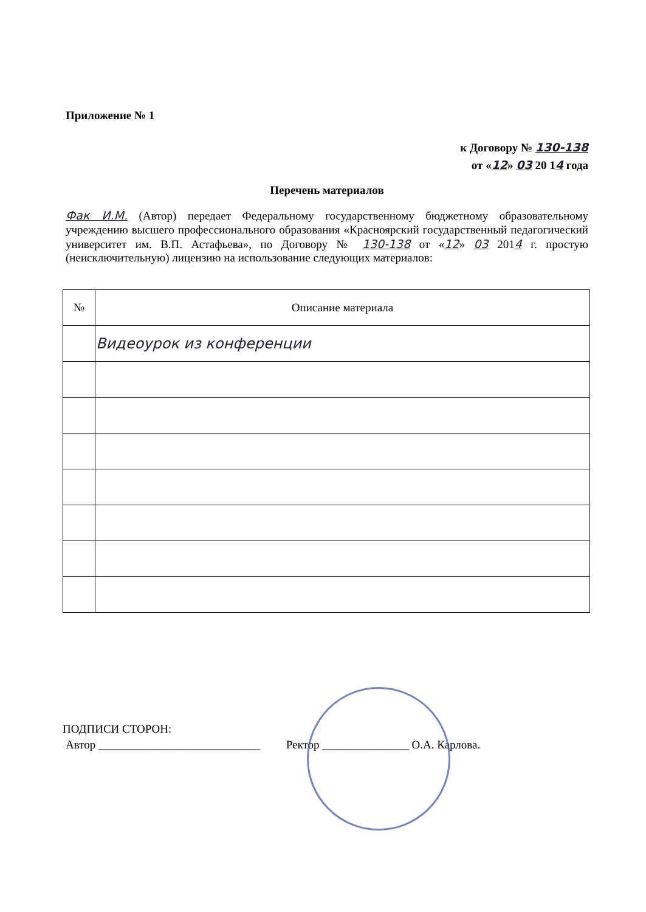Приложение № 1
к Договору № 130-138
от «12» 03 20 14 года
Перечень материалов
Фак И.М. (Автор) передает Федеральному государственному бюджетному образовательному учреждению высшего профессионального образования «Красноярский государственный педагогический университет им. В.П. Астафьева», по Договору № 130-138 от «12» 03 2014 г. простую (неисключительную) лицензию на использование следующих материалов:
| № | Описание материала |
| --- | --- |
| | Видеоурок из конференции |
ПОДПИСИ СТОРОН:
Автор ____________________________ Ректор _______________ О.А. Карлова.